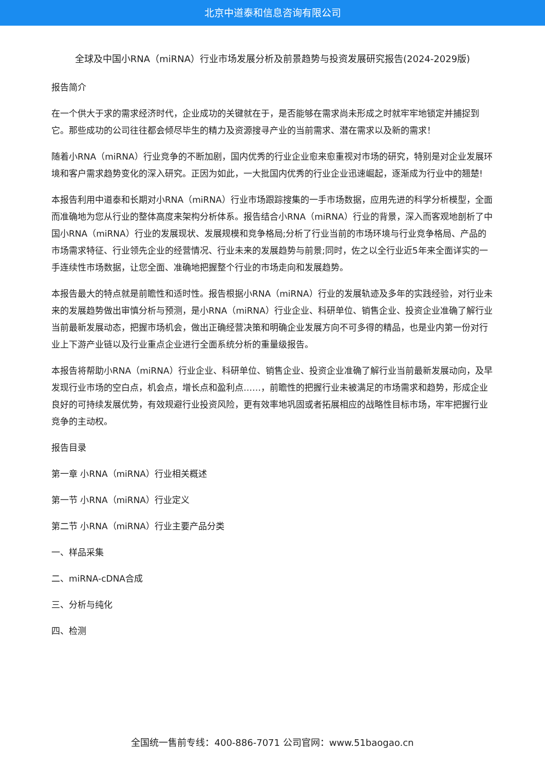北京中道泰和信息咨询有限公司
全球及中国小RNA（miRNA）行业市场发展分析及前景趋势与投资发展研究报告(2024-2029版)
报告简介
在一个供大于求的需求经济时代，企业成功的关键就在于，是否能够在需求尚未形成之时就牢牢地锁定并捕捉到它。那些成功的公司往往都会倾尽毕生的精力及资源搜寻产业的当前需求、潜在需求以及新的需求！
随着小RNA（miRNA）行业竞争的不断加剧，国内优秀的行业企业愈来愈重视对市场的研究，特别是对企业发展环境和客户需求趋势变化的深入研究。正因为如此，一大批国内优秀的行业企业迅速崛起，逐渐成为行业中的翘楚!
本报告利用中道泰和长期对小RNA（miRNA）行业市场跟踪搜集的一手市场数据，应用先进的科学分析模型，全面而准确地为您从行业的整体高度来架构分析体系。报告结合小RNA（miRNA）行业的背景，深入而客观地剖析了中国小RNA（miRNA）行业的发展现状、发展规模和竞争格局;分析了行业当前的市场环境与行业竞争格局、产品的市场需求特征、行业领先企业的经营情况、行业未来的发展趋势与前景;同时，佐之以全行业近5年来全面详实的一手连续性市场数据，让您全面、准确地把握整个行业的市场走向和发展趋势。
本报告最大的特点就是前瞻性和适时性。报告根据小RNA（miRNA）行业的发展轨迹及多年的实践经验，对行业未来的发展趋势做出审慎分析与预测，是小RNA（miRNA）行业企业、科研单位、销售企业、投资企业准确了解行业当前最新发展动态，把握市场机会，做出正确经营决策和明确企业发展方向不可多得的精品，也是业内第一份对行业上下游产业链以及行业重点企业进行全面系统分析的重量级报告。
本报告将帮助小RNA（miRNA）行业企业、科研单位、销售企业、投资企业准确了解行业当前最新发展动向，及早发现行业市场的空白点，机会点，增长点和盈利点……，前瞻性的把握行业未被满足的市场需求和趋势，形成企业良好的可持续发展优势，有效规避行业投资风险，更有效率地巩固或者拓展相应的战略性目标市场，牢牢把握行业竞争的主动权。
报告目录
第一章 小RNA（miRNA）行业相关概述
第一节 小RNA（miRNA）行业定义
第二节 小RNA（miRNA）行业主要产品分类
一、样品采集
二、miRNA-cDNA合成
三、分析与纯化
四、检测
全国统一售前专线：400-886-7071 公司官网：www.51baogao.cn